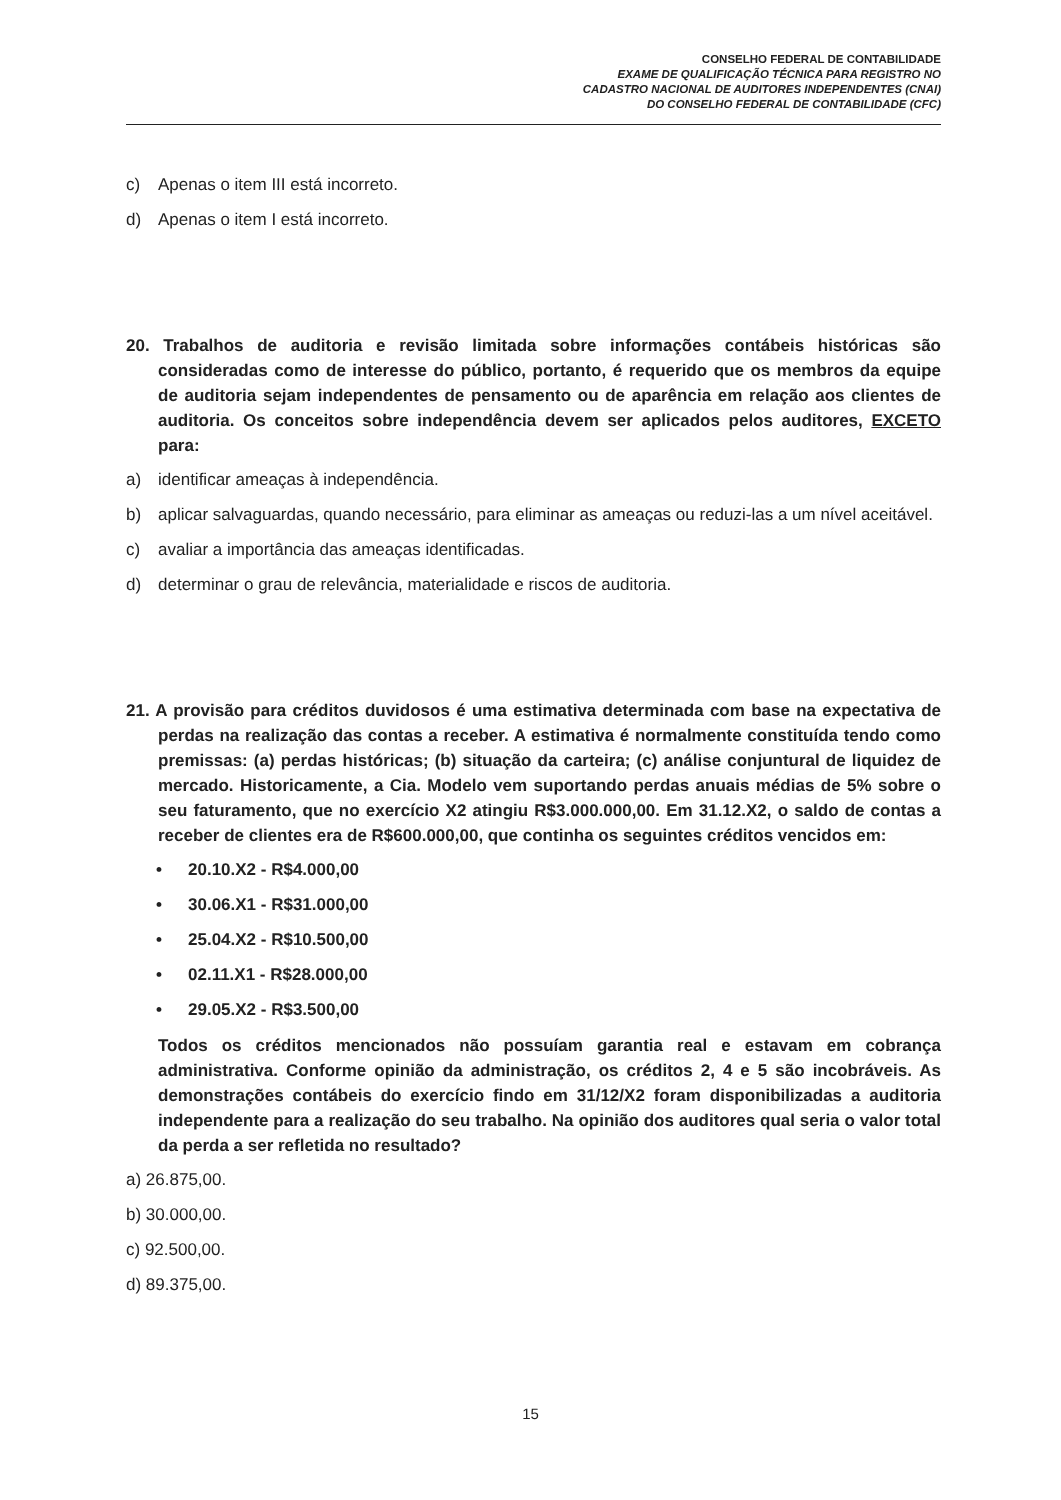CONSELHO FEDERAL DE CONTABILIDADE
EXAME DE QUALIFICAÇÃO TÉCNICA PARA REGISTRO NO
CADASTRO NACIONAL DE AUDITORES INDEPENDENTES (CNAI)
DO CONSELHO FEDERAL DE CONTABILIDADE (CFC)
c) Apenas o item III está incorreto.
d) Apenas o item I está incorreto.
20. Trabalhos de auditoria e revisão limitada sobre informações contábeis históricas são consideradas como de interesse do público, portanto, é requerido que os membros da equipe de auditoria sejam independentes de pensamento ou de aparência em relação aos clientes de auditoria. Os conceitos sobre independência devem ser aplicados pelos auditores, EXCETO para:
a) identificar ameaças à independência.
b) aplicar salvaguardas, quando necessário, para eliminar as ameaças ou reduzi-las a um nível aceitável.
c) avaliar a importância das ameaças identificadas.
d) determinar o grau de relevância, materialidade e riscos de auditoria.
21. A provisão para créditos duvidosos é uma estimativa determinada com base na expectativa de perdas na realização das contas a receber. A estimativa é normalmente constituída tendo como premissas: (a) perdas históricas; (b) situação da carteira; (c) análise conjuntural de liquidez de mercado. Historicamente, a Cia. Modelo vem suportando perdas anuais médias de 5% sobre o seu faturamento, que no exercício X2 atingiu R$3.000.000,00. Em 31.12.X2, o saldo de contas a receber de clientes era de R$600.000,00, que continha os seguintes créditos vencidos em:
• 20.10.X2 - R$4.000,00
• 30.06.X1 - R$31.000,00
• 25.04.X2 - R$10.500,00
• 02.11.X1 - R$28.000,00
• 29.05.X2 - R$3.500,00
Todos os créditos mencionados não possuíam garantia real e estavam em cobrança administrativa. Conforme opinião da administração, os créditos 2, 4 e 5 são incobráveis. As demonstrações contábeis do exercício findo em 31/12/X2 foram disponibilizadas a auditoria independente para a realização do seu trabalho. Na opinião dos auditores qual seria o valor total da perda a ser refletida no resultado?
a) 26.875,00.
b) 30.000,00.
c) 92.500,00.
d) 89.375,00.
15